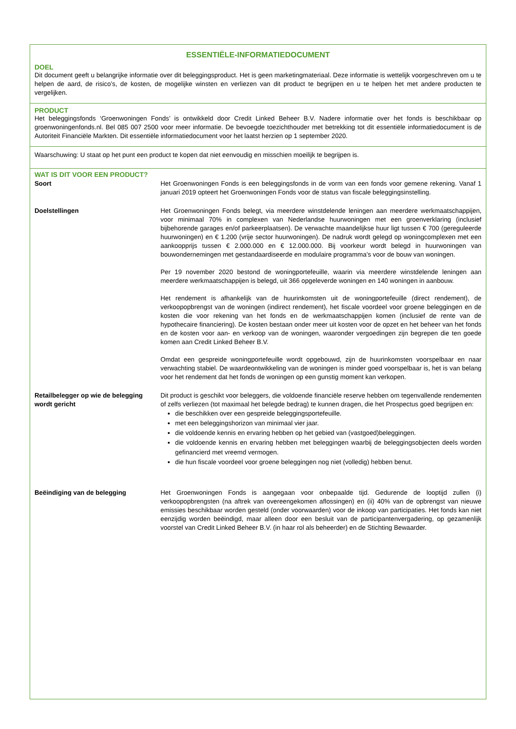ESSENTIËLE-INFORMATIEDOCUMENT
DOEL
Dit document geeft u belangrijke informatie over dit beleggingsproduct. Het is geen marketingmateriaal. Deze informatie is wettelijk voorgeschreven om u te helpen de aard, de risico’s, de kosten, de mogelijke winsten en verliezen van dit product te begrijpen en u te helpen het met andere producten te vergelijken.
PRODUCT
Het beleggingsfonds ‘Groenwoningen Fonds’ is ontwikkeld door Credit Linked Beheer B.V. Nadere informatie over het fonds is beschikbaar op groenwoningenfonds.nl. Bel 085 007 2500 voor meer informatie. De bevoegde toezichthouder met betrekking tot dit essentiële informatiedocument is de Autoriteit Financiële Markten. Dit essentiële informatiedocument voor het laatst herzien op 1 september 2020.
Waarschuwing: U staat op het punt een product te kopen dat niet eenvoudig en misschien moeilijk te begrijpen is.
WAT IS DIT VOOR EEN PRODUCT?
Soort Het Groenwoningen Fonds is een beleggingsfonds in de vorm van een fonds voor gemene rekening. Vanaf 1 januari 2019 opteert het Groenwoningen Fonds voor de status van fiscale beleggingsinstelling.
Doelstellingen Het Groenwoningen Fonds belegt, via meerdere winstdelende leningen aan meerdere werkmaatschappijen, voor minimaal 70% in complexen van Nederlandse huurwoningen met een groenverklaring (inclusief bijbehorende garages en/of parkeerplaatsen). De verwachte maandelijkse huur ligt tussen € 700 (gereguleerde huurwoningen) en € 1.200 (vrije sector huurwoningen). De nadruk wordt gelegd op woningcomplexen met een aankoopprijs tussen € 2.000.000 en € 12.000.000. Bij voorkeur wordt belegd in huurwoningen van bouwondernemingen met gestandaardiseerde en modulaire programma’s voor de bouw van woningen.
Per 19 november 2020 bestond de woningportefeuille, waarin via meerdere winstdelende leningen aan meerdere werkmaatschappijen is belegd, uit 366 opgeleverde woningen en 140 woningen in aanbouw.
Het rendement is afhankelijk van de huurinkomsten uit de woningportefeuille (direct rendement), de verkoopopbrengst van de woningen (indirect rendement), het fiscale voordeel voor groene beleggingen en de kosten die voor rekening van het fonds en de werkmaatschappijen komen (inclusief de rente van de hypothecaire financiering). De kosten bestaan onder meer uit kosten voor de opzet en het beheer van het fonds en de kosten voor aan- en verkoop van de woningen, waaronder vergoedingen zijn begrepen die ten goede komen aan Credit Linked Beheer B.V.
Omdat een gespreide woningportefeuille wordt opgebouwd, zijn de huurinkomsten voorspelbaar en naar verwachting stabiel. De waardeontwikkeling van de woningen is minder goed voorspelbaar is, het is van belang voor het rendement dat het fonds de woningen op een gunstig moment kan verkopen.
Retailbelegger op wie de belegging wordt gericht
Dit product is geschikt voor beleggers, die voldoende financiële reserve hebben om tegenvallende rendementen of zelfs verliezen (tot maximaal het belegde bedrag) te kunnen dragen, die het Prospectus goed begrijpen en:
die beschikken over een gespreide beleggingsportefeuille.
met een beleggingshorizon van minimaal vier jaar.
die voldoende kennis en ervaring hebben op het gebied van (vastgoed)beleggingen.
die voldoende kennis en ervaring hebben met beleggingen waarbij de beleggingsobjecten deels worden gefinancierd met vreemd vermogen.
die hun fiscale voordeel voor groene beleggingen nog niet (volledig) hebben benut.
Beëindiging van de belegging Het Groenwoningen Fonds is aangegaan voor onbepaalde tijd. Gedurende de looptijd zullen (i) verkoopopbrengsten (na aftrek van overeengekomen aflossingen) en (ii) 40% van de opbrengst van nieuwe emissies beschikbaar worden gesteld (onder voorwaarden) voor de inkoop van participaties. Het fonds kan niet eenzijdig worden beëindigd, maar alleen door een besluit van de participantenvergadering, op gezamenlijk voorstel van Credit Linked Beheer B.V. (in haar rol als beheerder) en de Stichting Bewaarder.